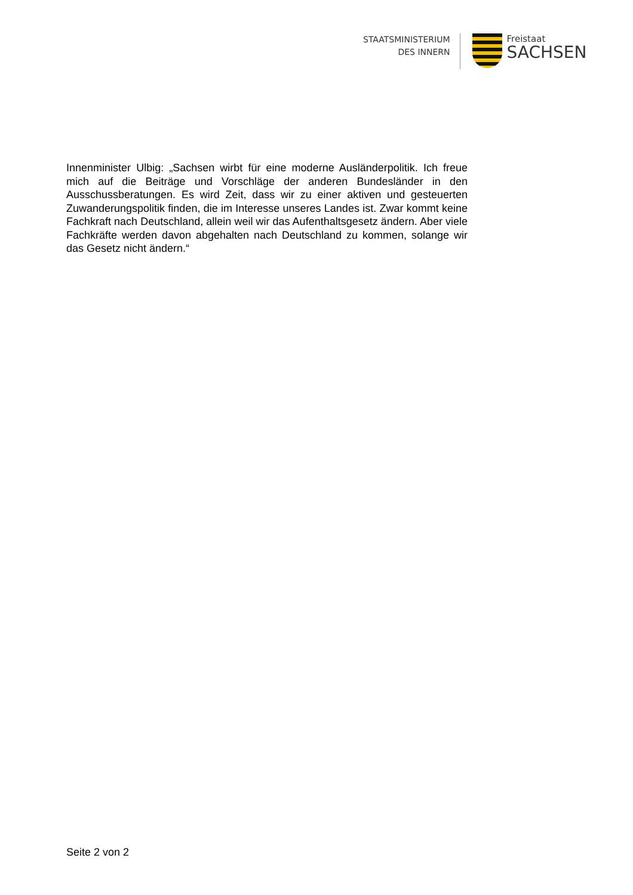STAATSMINISTERIUM
DES INNERN
Freistaat
SACHSEN
Innenminister Ulbig: „Sachsen wirbt für eine moderne Ausländerpolitik. Ich freue mich auf die Beiträge und Vorschläge der anderen Bundesländer in den Ausschussberatungen. Es wird Zeit, dass wir zu einer aktiven und gesteuerten Zuwanderungspolitik finden, die im Interesse unseres Landes ist. Zwar kommt keine Fachkraft nach Deutschland, allein weil wir das Aufenthaltsgesetz ändern. Aber viele Fachkräfte werden davon abgehalten nach Deutschland zu kommen, solange wir das Gesetz nicht ändern.“
Seite 2 von 2